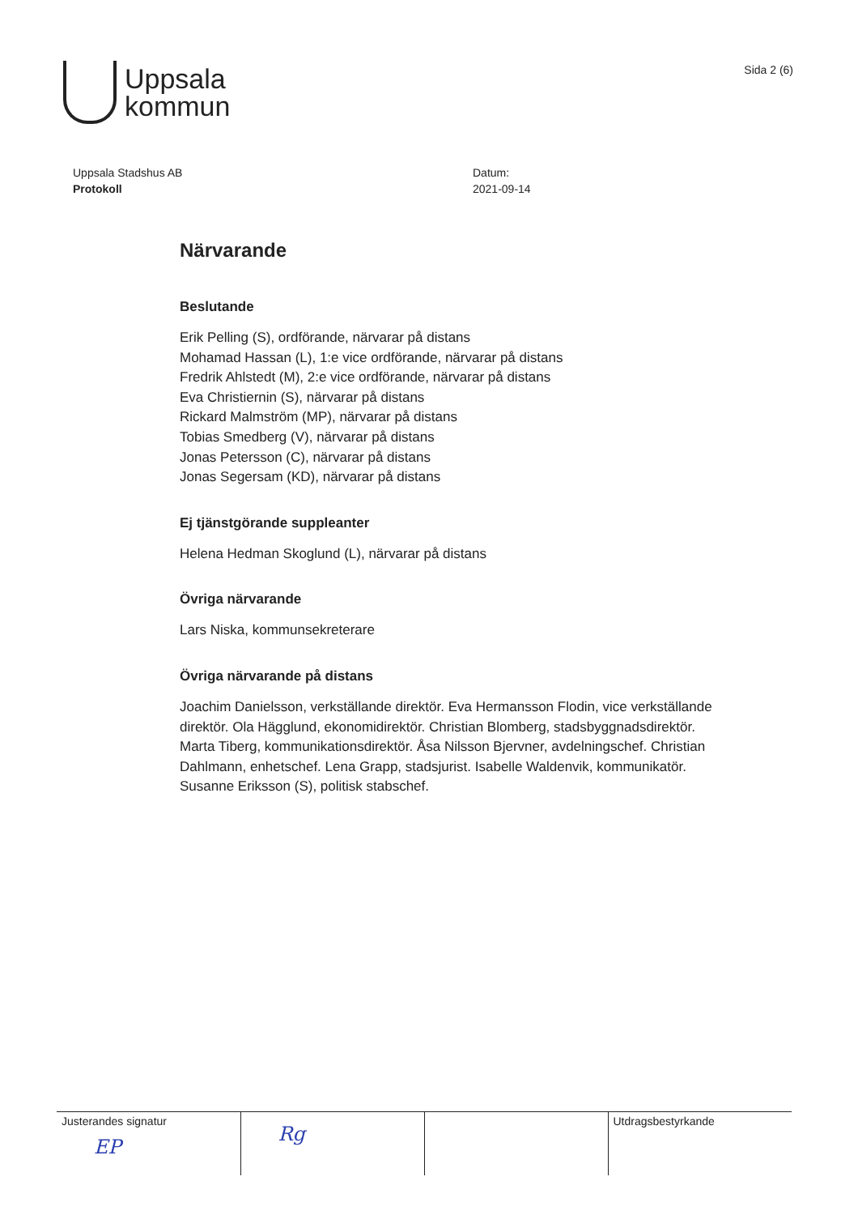Uppsala
kommun
Sida 2 (6)
Uppsala Stadshus AB
Protokoll
Datum:
2021-09-14
Närvarande
Beslutande
Erik Pelling (S), ordförande, närvarar på distans
Mohamad Hassan (L), 1:e vice ordförande, närvarar på distans
Fredrik Ahlstedt (M), 2:e vice ordförande, närvarar på distans
Eva Christiernin (S), närvarar på distans
Rickard Malmström (MP), närvarar på distans
Tobias Smedberg (V), närvarar på distans
Jonas Petersson (C), närvarar på distans
Jonas Segersam (KD), närvarar på distans
Ej tjänstgörande suppleanter
Helena Hedman Skoglund (L), närvarar på distans
Övriga närvarande
Lars Niska, kommunsekreterare
Övriga närvarande på distans
Joachim Danielsson, verkställande direktör. Eva Hermansson Flodin, vice verkställande direktör. Ola Hägglund, ekonomidirektör. Christian Blomberg, stadsbyggnadsdirektör. Marta Tiberg, kommunikationsdirektör. Åsa Nilsson Bjervner, avdelningschef. Christian Dahlmann, enhetschef. Lena Grapp, stadsjurist. Isabelle Waldenvik, kommunikatör. Susanne Eriksson (S), politisk stabschef.
| Justerandes signatur EP | Rg | | Utdragsbestyrkande |